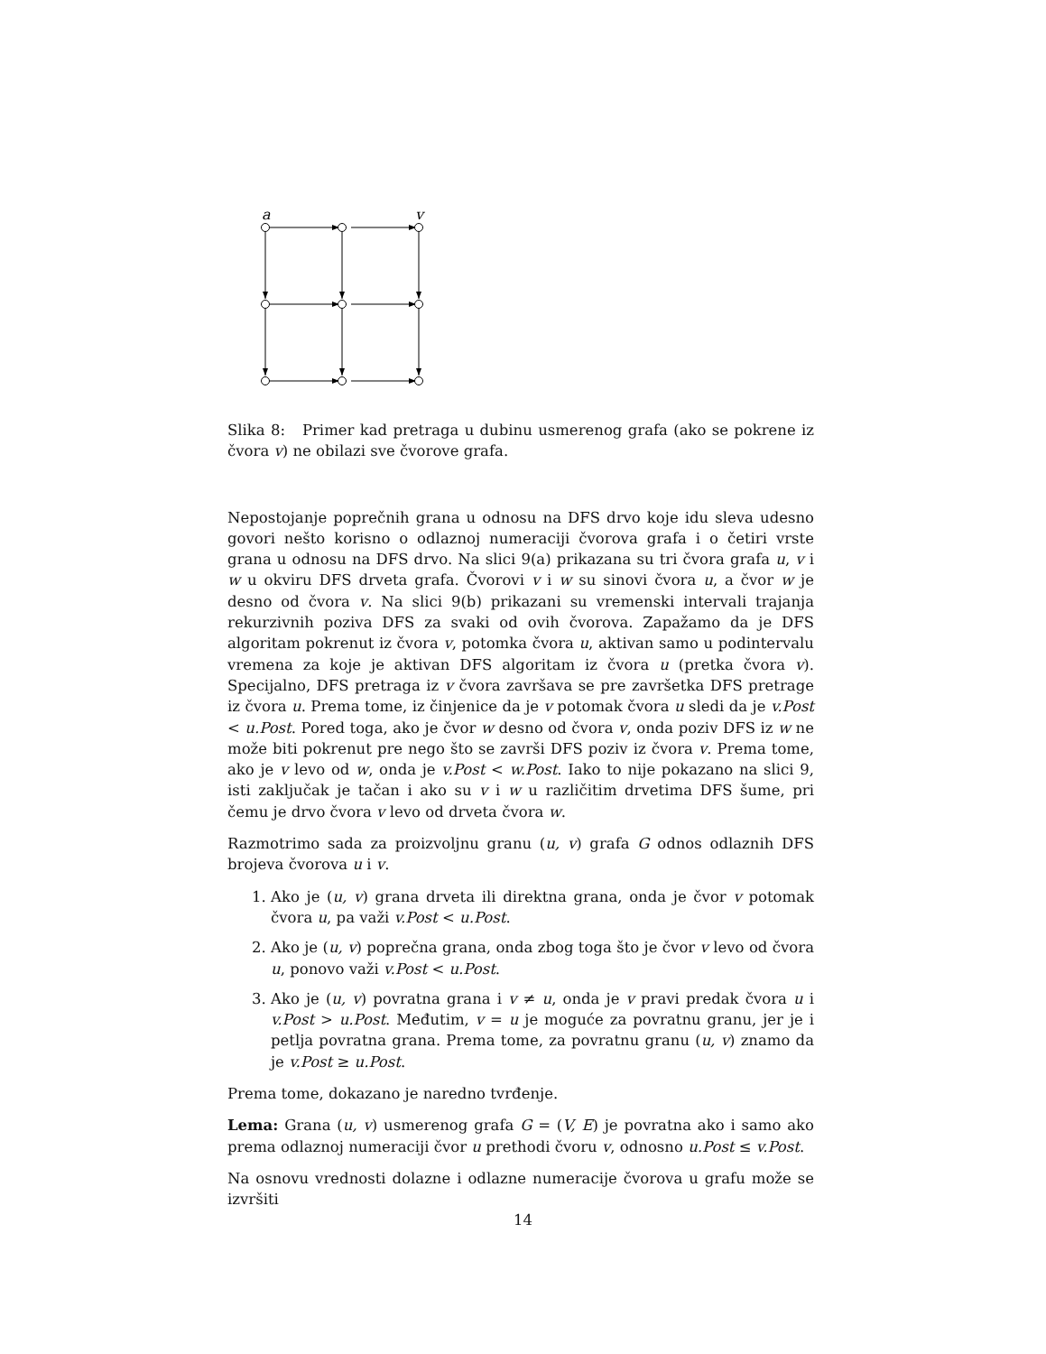a
v
Slika 8: Primer kad pretraga u dubinu usmerenog grafa (ako se pokrene iz čvora v) ne obilazi sve čvorove grafa.
Nepostojanje poprečnih grana u odnosu na DFS drvo koje idu sleva udesno govori nešto korisno o odlaznoj numeraciji čvorova grafa i o četiri vrste grana u odnosu na DFS drvo. Na slici 9(a) prikazana su tri čvora grafa u, v i w u okviru DFS drveta grafa. Čvorovi v i w su sinovi čvora u, a čvor w je desno od čvora v. Na slici 9(b) prikazani su vremenski intervali trajanja rekurzivnih poziva DFS za svaki od ovih čvorova. Zapažamo da je DFS algoritam pokrenut iz čvora v, potomka čvora u, aktivan samo u podintervalu vremena za koje je aktivan DFS algoritam iz čvora u (pretka čvora v). Specijalno, DFS pretraga iz v čvora završava se pre završetka DFS pretrage iz čvora u. Prema tome, iz činjenice da je v potomak čvora u sledi da je v.Post < u.Post. Pored toga, ako je čvor w desno od čvora v, onda poziv DFS iz w ne može biti pokrenut pre nego što se završi DFS poziv iz čvora v. Prema tome, ako je v levo od w, onda je v.Post < w.Post. Iako to nije pokazano na slici 9, isti zaključak je tačan i ako su v i w u različitim drvetima DFS šume, pri čemu je drvo čvora v levo od drveta čvora w.
Razmotrimo sada za proizvoljnu granu (u, v) grafa G odnos odlaznih DFS brojeva čvorova u i v.
1. Ako je (u, v) grana drveta ili direktna grana, onda je čvor v potomak čvora u, pa važi v.Post < u.Post.
2. Ako je (u, v) poprečna grana, onda zbog toga što je čvor v levo od čvora u, ponovo važi v.Post < u.Post.
3. Ako je (u, v) povratna grana i v ≠ u, onda je v pravi predak čvora u i v.Post > u.Post. Međutim, v = u je moguće za povratnu granu, jer je i petlja povratna grana. Prema tome, za povratnu granu (u, v) znamo da je v.Post ≥ u.Post.
Prema tome, dokazano je naredno tvrđenje.
Lema: Grana (u, v) usmerenog grafa G = (V, E) je povratna ako i samo ako prema odlaznoj numeraciji čvor u prethodi čvoru v, odnosno u.Post ≤ v.Post.
Na osnovu vrednosti dolazne i odlazne numeracije čvorova u grafu može se izvršiti
14